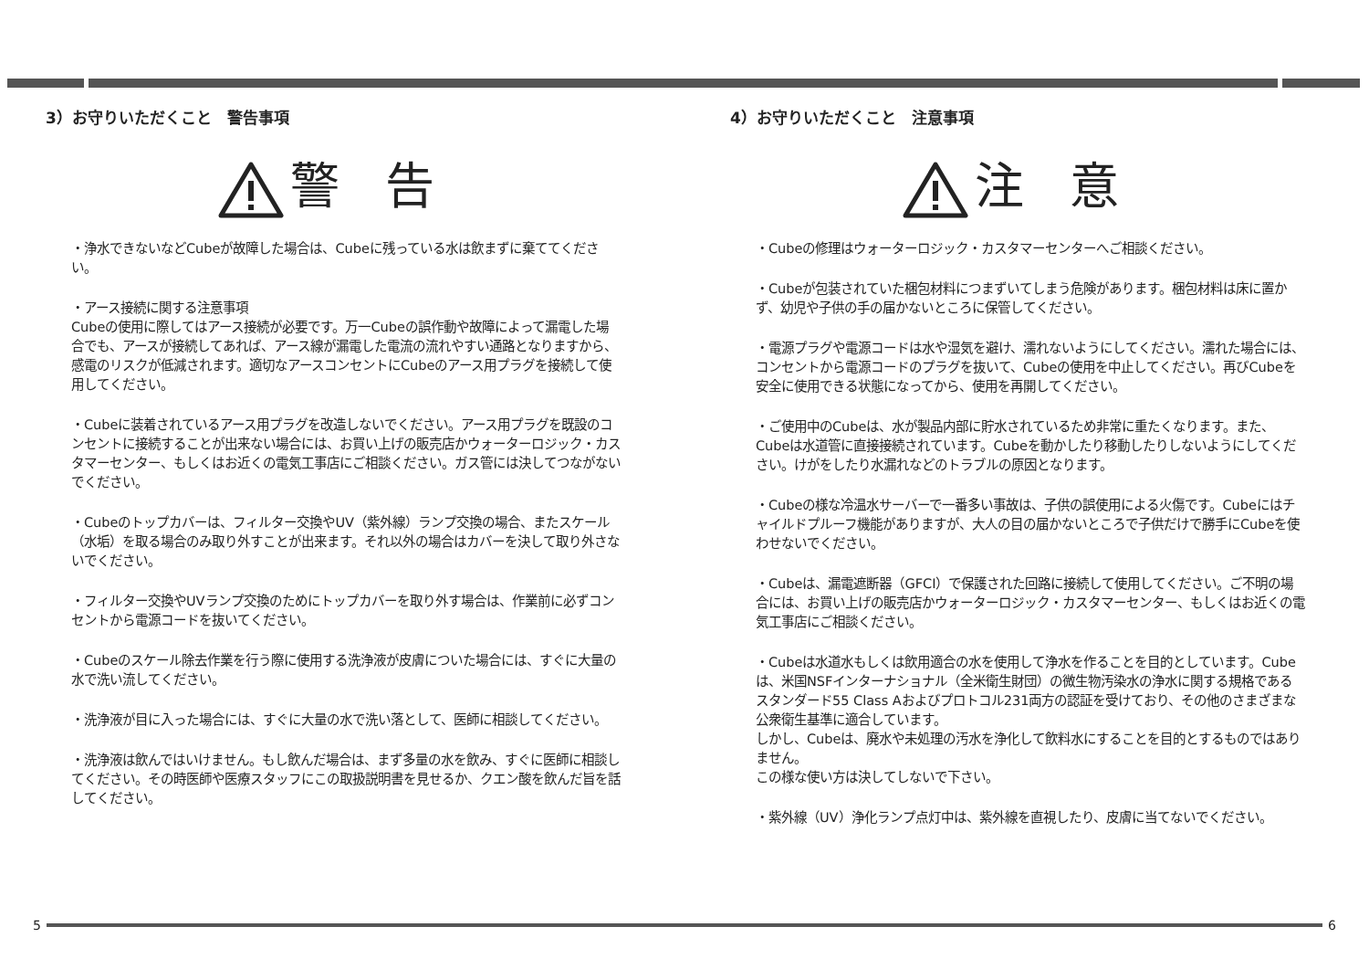3）お守りいただくこと　警告事項
警 告
・浄水できないなどCubeが故障した場合は、Cubeに残っている水は飲まずに棄ててください。
・アース接続に関する注意事項
Cubeの使用に際してはアース接続が必要です。万一Cubeの誤作動や故障によって漏電した場合でも、アースが接続してあれば、アース線が漏電した電流の流れやすい通路となりますから、感電のリスクが低減されます。適切なアースコンセントにCubeのアース用プラグを接続して使用してください。
・Cubeに装着されているアース用プラグを改造しないでください。アース用プラグを既設のコンセントに接続することが出来ない場合には、お買い上げの販売店かウォーターロジック・カスタマーセンター、もしくはお近くの電気工事店にご相談ください。ガス管には決してつながないでください。
・Cubeのトップカバーは、フィルター交換やUV（紫外線）ランプ交換の場合、またスケール（水垢）を取る場合のみ取り外すことが出来ます。それ以外の場合はカバーを決して取り外さないでください。
・フィルター交換やUVランプ交換のためにトップカバーを取り外す場合は、作業前に必ずコンセントから電源コードを抜いてください。
・Cubeのスケール除去作業を行う際に使用する洗浄液が皮膚についた場合には、すぐに大量の水で洗い流してください。
・洗浄液が目に入った場合には、すぐに大量の水で洗い落として、医師に相談してください。
・洗浄液は飲んではいけません。もし飲んだ場合は、まず多量の水を飲み、すぐに医師に相談してください。その時医師や医療スタッフにこの取扱説明書を見せるか、クエン酸を飲んだ旨を話してください。
4）お守りいただくこと　注意事項
注 意
・Cubeの修理はウォーターロジック・カスタマーセンターへご相談ください。
・Cubeが包装されていた梱包材料につまずいてしまう危険があります。梱包材料は床に置かず、幼児や子供の手の届かないところに保管してください。
・電源プラグや電源コードは水や湿気を避け、濡れないようにしてください。濡れた場合には、コンセントから電源コードのプラグを抜いて、Cubeの使用を中止してください。再びCubeを安全に使用できる状態になってから、使用を再開してください。
・ご使用中のCubeは、水が製品内部に貯水されているため非常に重たくなります。また、Cubeは水道管に直接接続されています。Cubeを動かしたり移動したりしないようにしてください。けがをしたり水漏れなどのトラブルの原因となります。
・Cubeの様な冷温水サーバーで一番多い事故は、子供の誤使用による火傷です。Cubeにはチャイルドプルーフ機能がありますが、大人の目の届かないところで子供だけで勝手にCubeを使わせないでください。
・Cubeは、漏電遮断器（GFCI）で保護された回路に接続して使用してください。ご不明の場合には、お買い上げの販売店かウォーターロジック・カスタマーセンター、もしくはお近くの電気工事店にご相談ください。
・Cubeは水道水もしくは飲用適合の水を使用して浄水を作ることを目的としています。Cubeは、米国NSFインターナショナル（全米衛生財団）の微生物汚染水の浄水に関する規格であるスタンダード55 Class Aおよびプロトコル231両方の認証を受けており、その他のさまざまな公衆衛生基準に適合しています。
しかし、Cubeは、廃水や未処理の汚水を浄化して飲料水にすることを目的とするものではありません。
この様な使い方は決してしないで下さい。
・紫外線（UV）浄化ランプ点灯中は、紫外線を直視したり、皮膚に当てないでください。
5 6